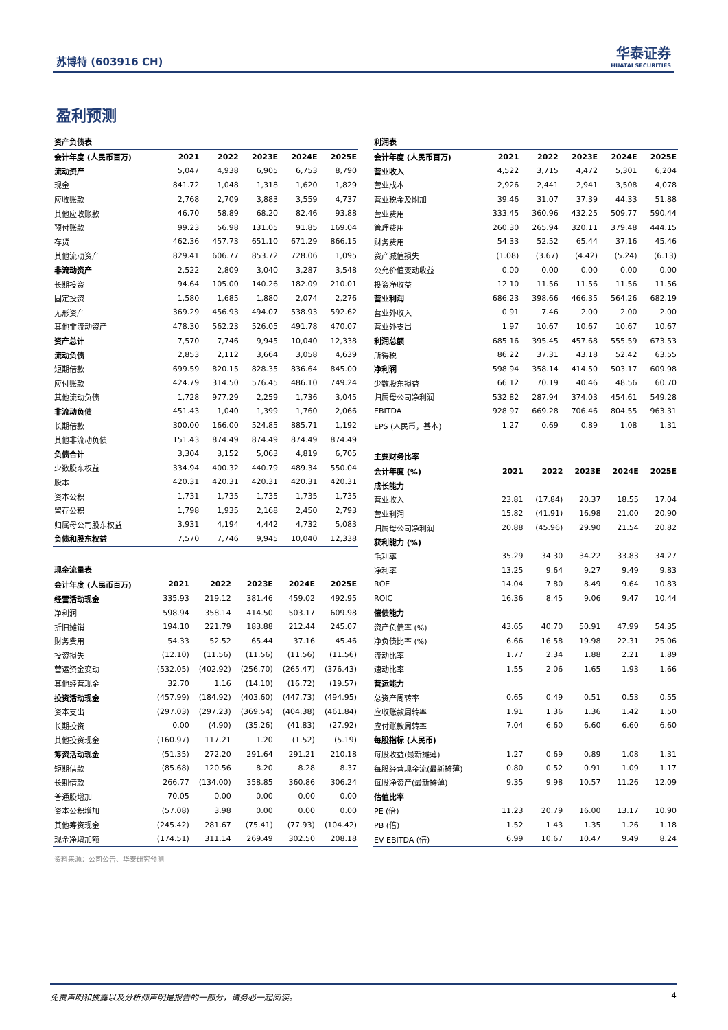苏博特 (603916 CH)
华泰证券
HUATAI SECURITIES
盈利预测
资产负债表
| 会计年度 (人民币百万) | 2021 | 2022 | 2023E | 2024E | 2025E |
| --- | --- | --- | --- | --- | --- |
| 流动资产 | 5,047 | 4,938 | 6,905 | 6,753 | 8,790 |
| 现金 | 841.72 | 1,048 | 1,318 | 1,620 | 1,829 |
| 应收账款 | 2,768 | 2,709 | 3,883 | 3,559 | 4,737 |
| 其他应收账款 | 46.70 | 58.89 | 68.20 | 82.46 | 93.88 |
| 预付账款 | 99.23 | 56.98 | 131.05 | 91.85 | 169.04 |
| 存货 | 462.36 | 457.73 | 651.10 | 671.29 | 866.15 |
| 其他流动资产 | 829.41 | 606.77 | 853.72 | 728.06 | 1,095 |
| 非流动资产 | 2,522 | 2,809 | 3,040 | 3,287 | 3,548 |
| 长期投资 | 94.64 | 105.00 | 140.26 | 182.09 | 210.01 |
| 固定投资 | 1,580 | 1,685 | 1,880 | 2,074 | 2,276 |
| 无形资产 | 369.29 | 456.93 | 494.07 | 538.93 | 592.62 |
| 其他非流动资产 | 478.30 | 562.23 | 526.05 | 491.78 | 470.07 |
| 资产总计 | 7,570 | 7,746 | 9,945 | 10,040 | 12,338 |
| 流动负债 | 2,853 | 2,112 | 3,664 | 3,058 | 4,639 |
| 短期借款 | 699.59 | 820.15 | 828.35 | 836.64 | 845.00 |
| 应付账款 | 424.79 | 314.50 | 576.45 | 486.10 | 749.24 |
| 其他流动负债 | 1,728 | 977.29 | 2,259 | 1,736 | 3,045 |
| 非流动负债 | 451.43 | 1,040 | 1,399 | 1,760 | 2,066 |
| 长期借款 | 300.00 | 166.00 | 524.85 | 885.71 | 1,192 |
| 其他非流动负债 | 151.43 | 874.49 | 874.49 | 874.49 | 874.49 |
| 负债合计 | 3,304 | 3,152 | 5,063 | 4,819 | 6,705 |
| 少数股东权益 | 334.94 | 400.32 | 440.79 | 489.34 | 550.04 |
| 股本 | 420.31 | 420.31 | 420.31 | 420.31 | 420.31 |
| 资本公积 | 1,731 | 1,735 | 1,735 | 1,735 | 1,735 |
| 留存公积 | 1,798 | 1,935 | 2,168 | 2,450 | 2,793 |
| 归属母公司股东权益 | 3,931 | 4,194 | 4,442 | 4,732 | 5,083 |
| 负债和股东权益 | 7,570 | 7,746 | 9,945 | 10,040 | 12,338 |
现金流量表
| 会计年度 (人民币百万) | 2021 | 2022 | 2023E | 2024E | 2025E |
| --- | --- | --- | --- | --- | --- |
| 经营活动现金 | 335.93 | 219.12 | 381.46 | 459.02 | 492.95 |
| 净利润 | 598.94 | 358.14 | 414.50 | 503.17 | 609.98 |
| 折旧摊销 | 194.10 | 221.79 | 183.88 | 212.44 | 245.07 |
| 财务费用 | 54.33 | 52.52 | 65.44 | 37.16 | 45.46 |
| 投资损失 | (12.10) | (11.56) | (11.56) | (11.56) | (11.56) |
| 营运资金变动 | (532.05) | (402.92) | (256.70) | (265.47) | (376.43) |
| 其他经营现金 | 32.70 | 1.16 | (14.10) | (16.72) | (19.57) |
| 投资活动现金 | (457.99) | (184.92) | (403.60) | (447.73) | (494.95) |
| 资本支出 | (297.03) | (297.23) | (369.54) | (404.38) | (461.84) |
| 长期投资 | 0.00 | (4.90) | (35.26) | (41.83) | (27.92) |
| 其他投资现金 | (160.97) | 117.21 | 1.20 | (1.52) | (5.19) |
| 筹资活动现金 | (51.35) | 272.20 | 291.64 | 291.21 | 210.18 |
| 短期借款 | (85.68) | 120.56 | 8.20 | 8.28 | 8.37 |
| 长期借款 | 266.77 | (134.00) | 358.85 | 360.86 | 306.24 |
| 普通股增加 | 70.05 | 0.00 | 0.00 | 0.00 | 0.00 |
| 资本公积增加 | (57.08) | 3.98 | 0.00 | 0.00 | 0.00 |
| 其他筹资现金 | (245.42) | 281.67 | (75.41) | (77.93) | (104.42) |
| 现金净增加额 | (174.51) | 311.14 | 269.49 | 302.50 | 208.18 |
利润表
| 会计年度 (人民币百万) | 2021 | 2022 | 2023E | 2024E | 2025E |
| --- | --- | --- | --- | --- | --- |
| 营业收入 | 4,522 | 3,715 | 4,472 | 5,301 | 6,204 |
| 营业成本 | 2,926 | 2,441 | 2,941 | 3,508 | 4,078 |
| 营业税金及附加 | 39.46 | 31.07 | 37.39 | 44.33 | 51.88 |
| 营业费用 | 333.45 | 360.96 | 432.25 | 509.77 | 590.44 |
| 管理费用 | 260.30 | 265.94 | 320.11 | 379.48 | 444.15 |
| 财务费用 | 54.33 | 52.52 | 65.44 | 37.16 | 45.46 |
| 资产减值损失 | (1.08) | (3.67) | (4.42) | (5.24) | (6.13) |
| 公允价值变动收益 | 0.00 | 0.00 | 0.00 | 0.00 | 0.00 |
| 投资净收益 | 12.10 | 11.56 | 11.56 | 11.56 | 11.56 |
| 营业利润 | 686.23 | 398.66 | 466.35 | 564.26 | 682.19 |
| 营业外收入 | 0.91 | 7.46 | 2.00 | 2.00 | 2.00 |
| 营业外支出 | 1.97 | 10.67 | 10.67 | 10.67 | 10.67 |
| 利润总额 | 685.16 | 395.45 | 457.68 | 555.59 | 673.53 |
| 所得税 | 86.22 | 37.31 | 43.18 | 52.42 | 63.55 |
| 净利润 | 598.94 | 358.14 | 414.50 | 503.17 | 609.98 |
| 少数股东损益 | 66.12 | 70.19 | 40.46 | 48.56 | 60.70 |
| 归属母公司净利润 | 532.82 | 287.94 | 374.03 | 454.61 | 549.28 |
| EBITDA | 928.97 | 669.28 | 706.46 | 804.55 | 963.31 |
| EPS (人民币，基本) | 1.27 | 0.69 | 0.89 | 1.08 | 1.31 |
主要财务比率
| 会计年度 (%) | 2021 | 2022 | 2023E | 2024E | 2025E |
| --- | --- | --- | --- | --- | --- |
| 成长能力 | | | | | |
| 营业收入 | 23.81 | (17.84) | 20.37 | 18.55 | 17.04 |
| 营业利润 | 15.82 | (41.91) | 16.98 | 21.00 | 20.90 |
| 归属母公司净利润 | 20.88 | (45.96) | 29.90 | 21.54 | 20.82 |
| 获利能力 (%) | | | | | |
| 毛利率 | 35.29 | 34.30 | 34.22 | 33.83 | 34.27 |
| 净利率 | 13.25 | 9.64 | 9.27 | 9.49 | 9.83 |
| ROE | 14.04 | 7.80 | 8.49 | 9.64 | 10.83 |
| ROIC | 16.36 | 8.45 | 9.06 | 9.47 | 10.44 |
| 偿债能力 | | | | | |
| 资产负债率 (%) | 43.65 | 40.70 | 50.91 | 47.99 | 54.35 |
| 净负债比率 (%) | 6.66 | 16.58 | 19.98 | 22.31 | 25.06 |
| 流动比率 | 1.77 | 2.34 | 1.88 | 2.21 | 1.89 |
| 速动比率 | 1.55 | 2.06 | 1.65 | 1.93 | 1.66 |
| 营运能力 | | | | | |
| 总资产周转率 | 0.65 | 0.49 | 0.51 | 0.53 | 0.55 |
| 应收账款周转率 | 1.91 | 1.36 | 1.36 | 1.42 | 1.50 |
| 应付账款周转率 | 7.04 | 6.60 | 6.60 | 6.60 | 6.60 |
| 每股指标 (人民币) | | | | | |
| 每股收益(最新摊薄) | 1.27 | 0.69 | 0.89 | 1.08 | 1.31 |
| 每股经营现金流(最新摊薄) | 0.80 | 0.52 | 0.91 | 1.09 | 1.17 |
| 每股净资产(最新摊薄) | 9.35 | 9.98 | 10.57 | 11.26 | 12.09 |
| 估值比率 | | | | | |
| PE (倍) | 11.23 | 20.79 | 16.00 | 13.17 | 10.90 |
| PB (倍) | 1.52 | 1.43 | 1.35 | 1.26 | 1.18 |
| EV EBITDA (倍) | 6.99 | 10.67 | 10.47 | 9.49 | 8.24 |
资料来源：公司公告、华泰研究预测
免责声明和披露以及分析师声明是报告的一部分，请务必一起阅读。 4